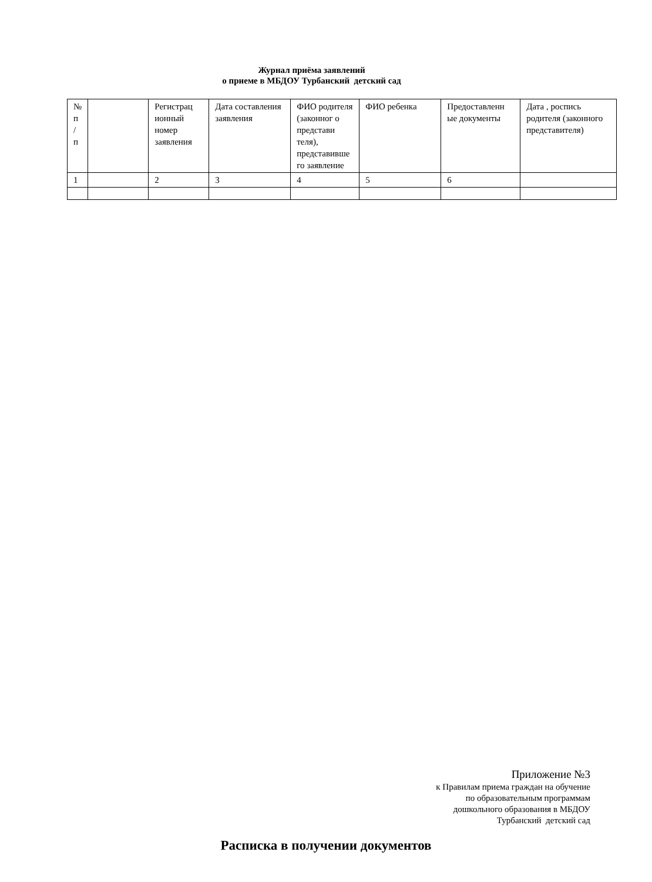Журнал приёма заявлений
о приеме в МБДОУ Турбанский детский сад
| № п / п | | Регистрац ионный номер заявления | Дата составления заявления | ФИО родителя (законног о представи теля), представивше го заявление | ФИО ребенка | Предоставленн ые документы | Дата , роспись родителя (законного представителя) |
| 1 | | 2 | 3 | 4 | 5 | 6 | |
Приложение №3
к Правилам приема граждан на обучение
по образовательным программам
дошкольного образования в МБДОУ
Турбанский детский сад
Расписка в получении документов